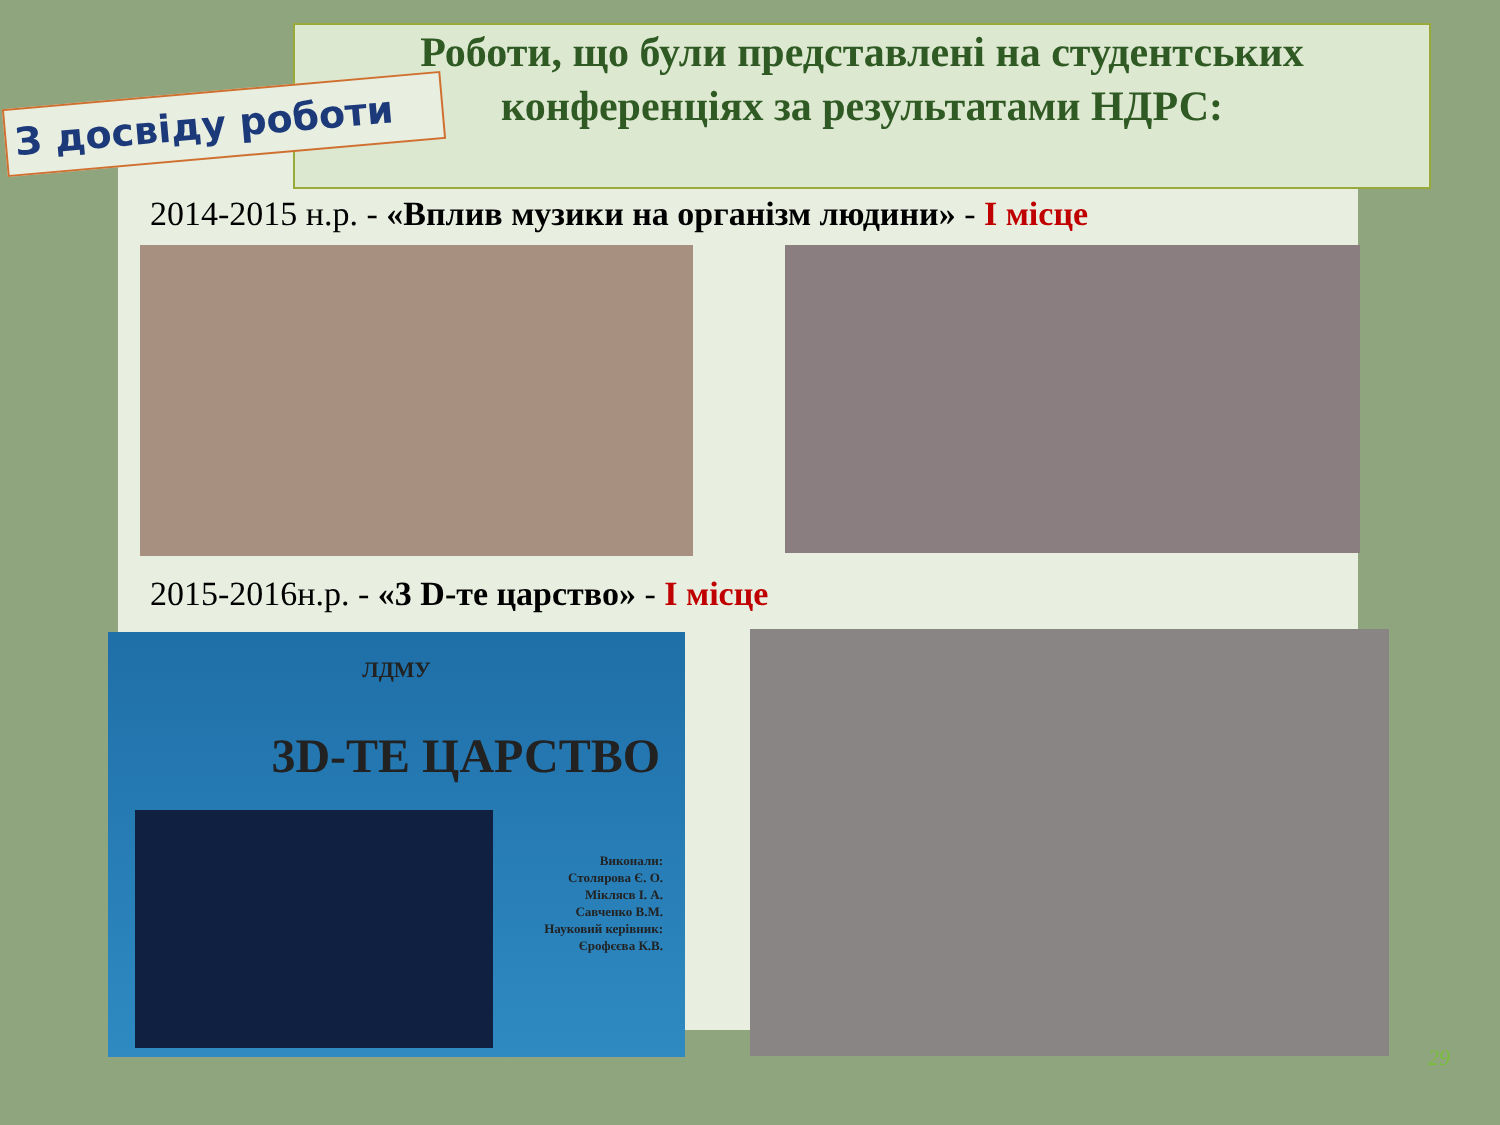Роботи, що були представлені на студентських
конференціях за результатами НДРС:
З досвіду роботи
2014-2015 н.р. - «Вплив музики на організм людини» - І місце
2015-2016н.р. - «3 D-те царство» - І місце
ЛДМУ
3D-ТЕ ЦАРСТВО
Виконали:
Столярова Є. О.
Міклясв І. А.
Савченко В.М.
Науковий керівник:
Єрофєєва К.В.
29